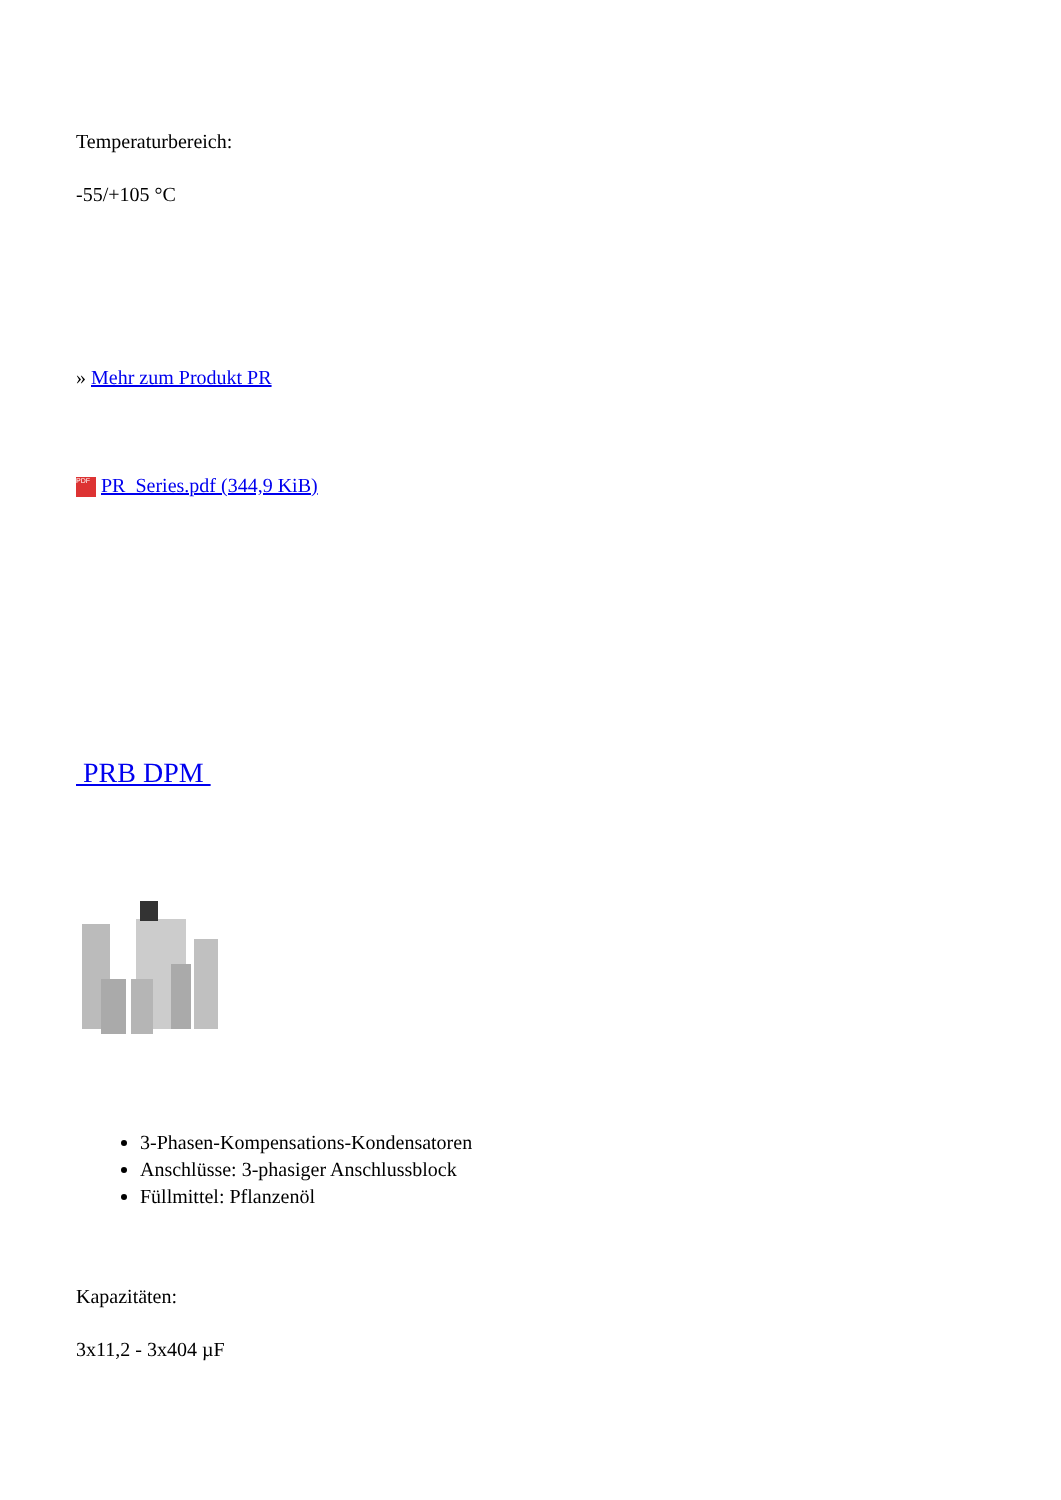Temperaturbereich:
-55/+105 °C
» Mehr zum Produkt PR
PDF PR_Series.pdf (344,9 KiB)
PRB DPM
3-Phasen-Kompensations-Kondensatoren
Anschlüsse: 3-phasiger Anschlussblock
Füllmittel: Pflanzenöl
Kapazitäten:
3x11,2 - 3x404 µF